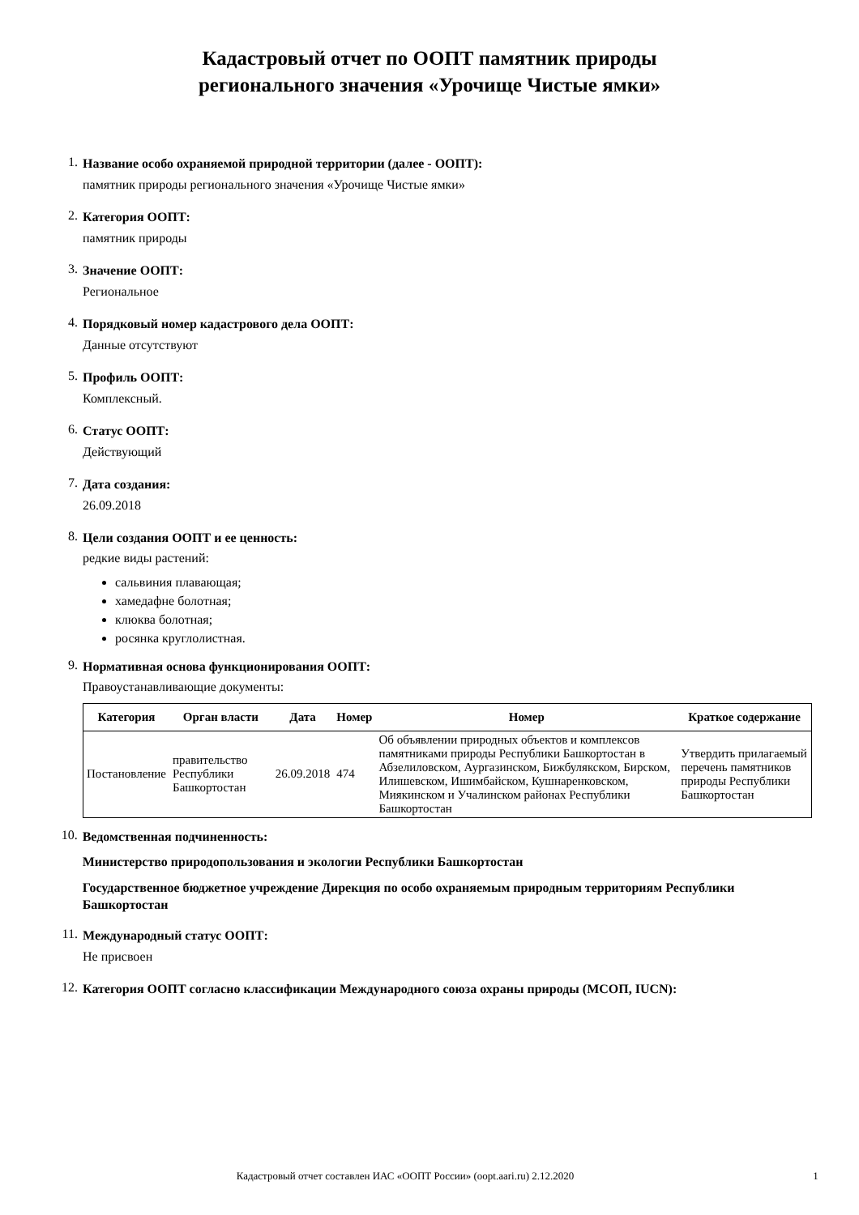Кадастровый отчет по ООПТ памятник природы
регионального значения «Урочище Чистые ямки»
1.
Название особо охраняемой природной территории (далее - ООПТ):
памятник природы регионального значения «Урочище Чистые ямки»
2.
Категория ООПТ:
памятник природы
3.
Значение ООПТ:
Региональное
4.
Порядковый номер кадастрового дела ООПТ:
Данные отсутствуют
5.
Профиль ООПТ:
Комплексный.
6.
Статус ООПТ:
Действующий
7.
Дата создания:
26.09.2018
8.
Цели создания ООПТ и ее ценность:
редкие виды растений:
сальвиния плавающая;
хамедафне болотная;
клюква болотная;
росянка круглолистная.
9.
Нормативная основа функционирования ООПТ:
Правоустанавливающие документы:
| Категория | Орган власти | Дата | Номер | Номер | Краткое содержание |
| --- | --- | --- | --- | --- | --- |
| Постановление | правительство Республики Башкортостан | 26.09.2018 | 474 | Об объявлении природных объектов и комплексов памятниками природы Республики Башкортостан в Абзелиловском, Аургазинском, Бижбулякском, Бирском, Илишевском, Ишимбайском, Кушнаренковском, Миякинском и Учалинском районах Республики Башкортостан | Утвердить прилагаемый перечень памятников природы Республики Башкортостан |
10.
Ведомственная подчиненность:
Министерство природопользования и экологии Республики Башкортостан
Государственное бюджетное учреждение Дирекция по особо охраняемым природным территориям Республики Башкортостан
11.
Международный статус ООПТ:
Не присвоен
12.
Категория ООПТ согласно классификации Международного союза охраны природы (МСОП, IUCN):
Кадастровый отчет составлен ИАС «ООПТ России» (oopt.aari.ru) 2.12.2020 1